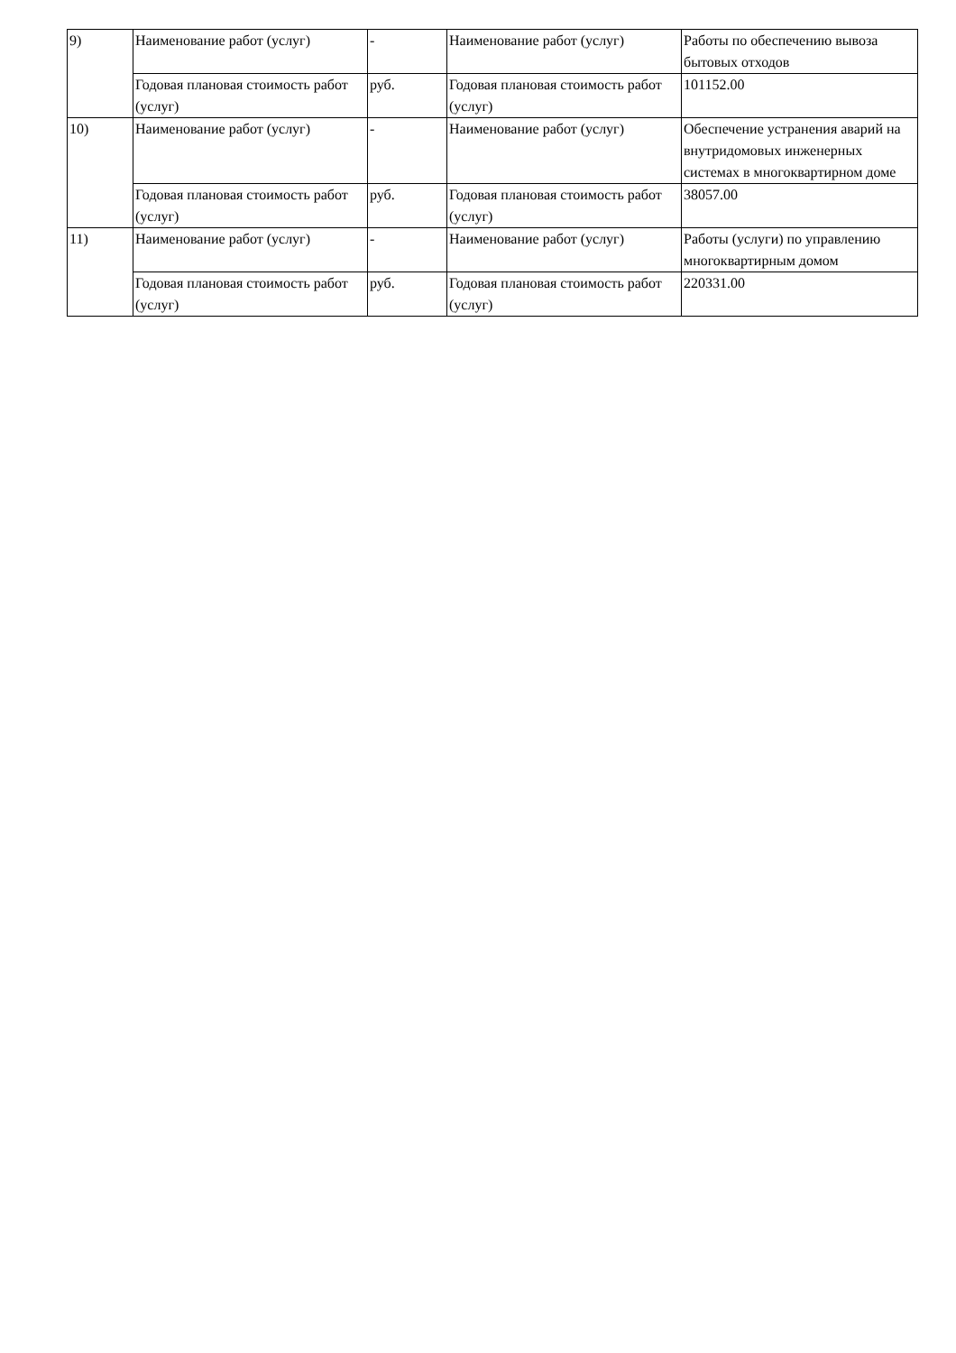| 9) | Наименование работ (услуг) | - | Наименование работ (услуг) | Работы по обеспечению вывоза бытовых отходов |
| | Годовая плановая стоимость работ (услуг) | руб. | Годовая плановая стоимость работ (услуг) | 101152.00 |
| 10) | Наименование работ (услуг) | - | Наименование работ (услуг) | Обеспечение устранения аварий на внутридомовых инженерных системах в многоквартирном доме |
| | Годовая плановая стоимость работ (услуг) | руб. | Годовая плановая стоимость работ (услуг) | 38057.00 |
| 11) | Наименование работ (услуг) | - | Наименование работ (услуг) | Работы (услуги) по управлению многоквартирным домом |
| | Годовая плановая стоимость работ (услуг) | руб. | Годовая плановая стоимость работ (услуг) | 220331.00 |